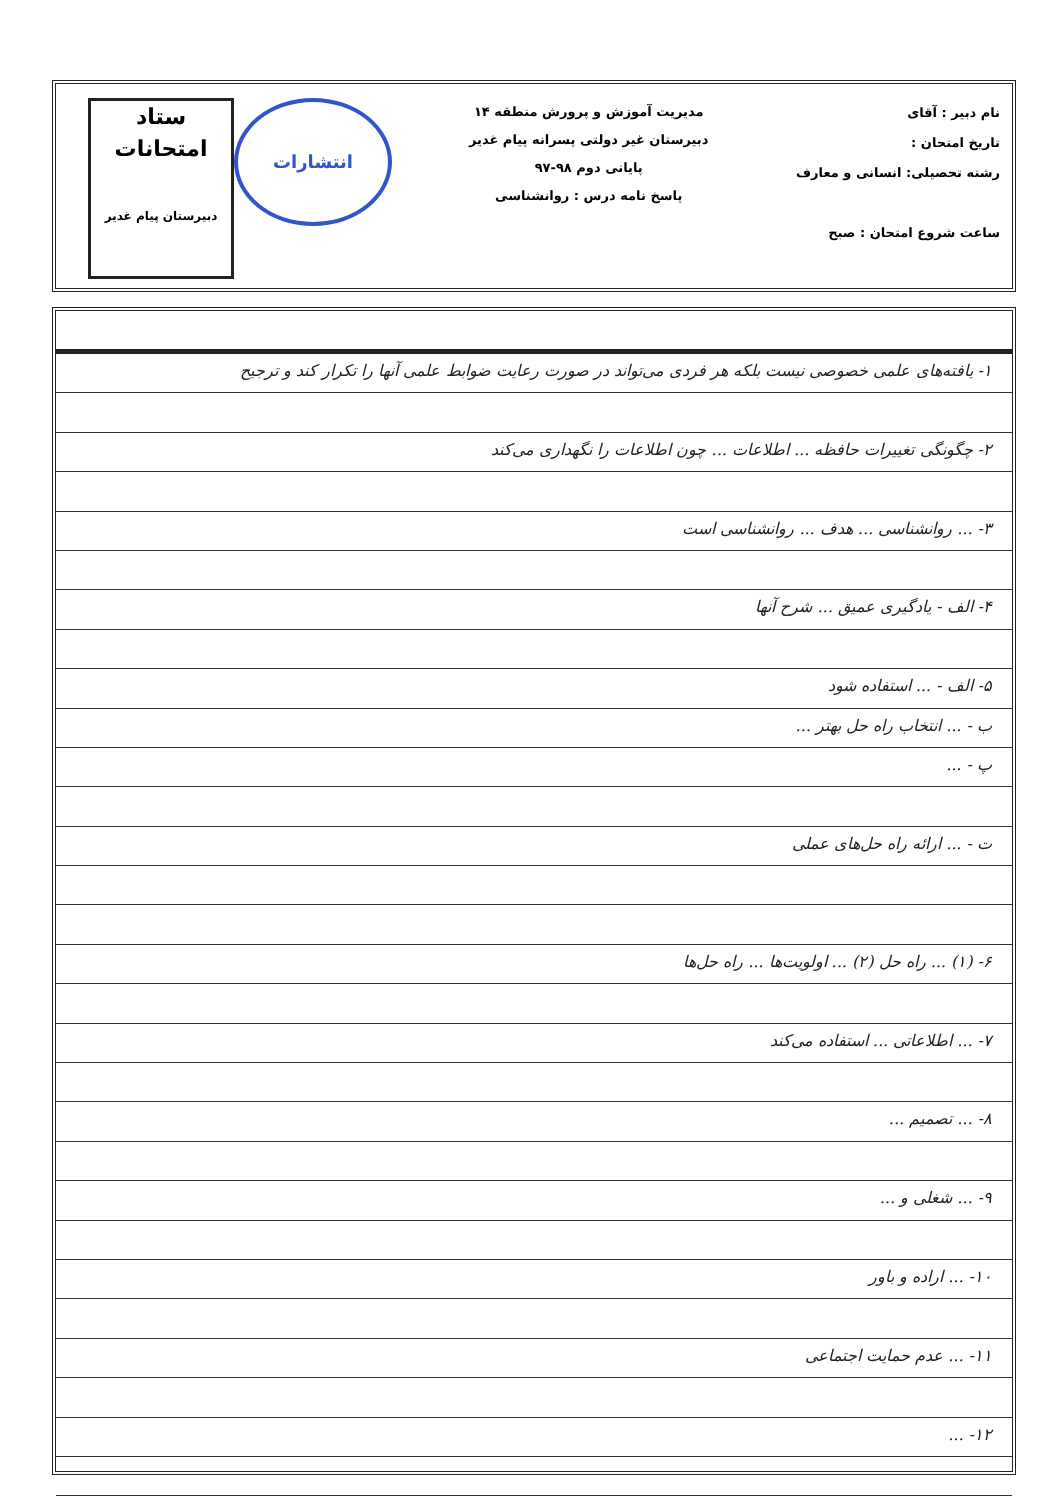نام دبیر : آقای
تاریخ امتحان :
رشته تحصیلی: انسانی و معارف
ساعت شروع امتحان : صبح
مدیریت آموزش و پرورش منطقه ۱۴
دبیرستان غیر دولتی پسرانه پیام غدیر
پایانی دوم ۹۸-۹۷
پاسخ نامه درس : روانشناسی
انتشارات
ستاد
امتحانات
دبیرستان پیام غدیر
۱- یافته‌های علمی خصوصی نیست بلکه هر فردی می‌تواند در صورت رعایت ضوابط علمی آنها را تکرار کند و ترجیح
۲- چگونگی تغییرات حافظه ... اطلاعات ... چون اطلاعات را نگهداری می‌کند
۳- ... روانشناسی ... هدف ... روانشناسی است
۴- الف - یادگیری عمیق ... شرح آنها
۵- الف - ... استفاده شود
ب - ... انتخاب راه حل بهتر ...
پ - ...
ت - ... ارائه راه حل‌های عملی
۶- (۱) ... راه حل (۲) ... اولویت‌ها ... راه حل‌ها
۷- ... اطلاعاتی ... استفاده می‌کند
۸- ... تصمیم ...
۹- ... شغلی و ...
۱۰- ... اراده و باور
۱۱- ... عدم حمایت اجتماعی
۱۲- ...